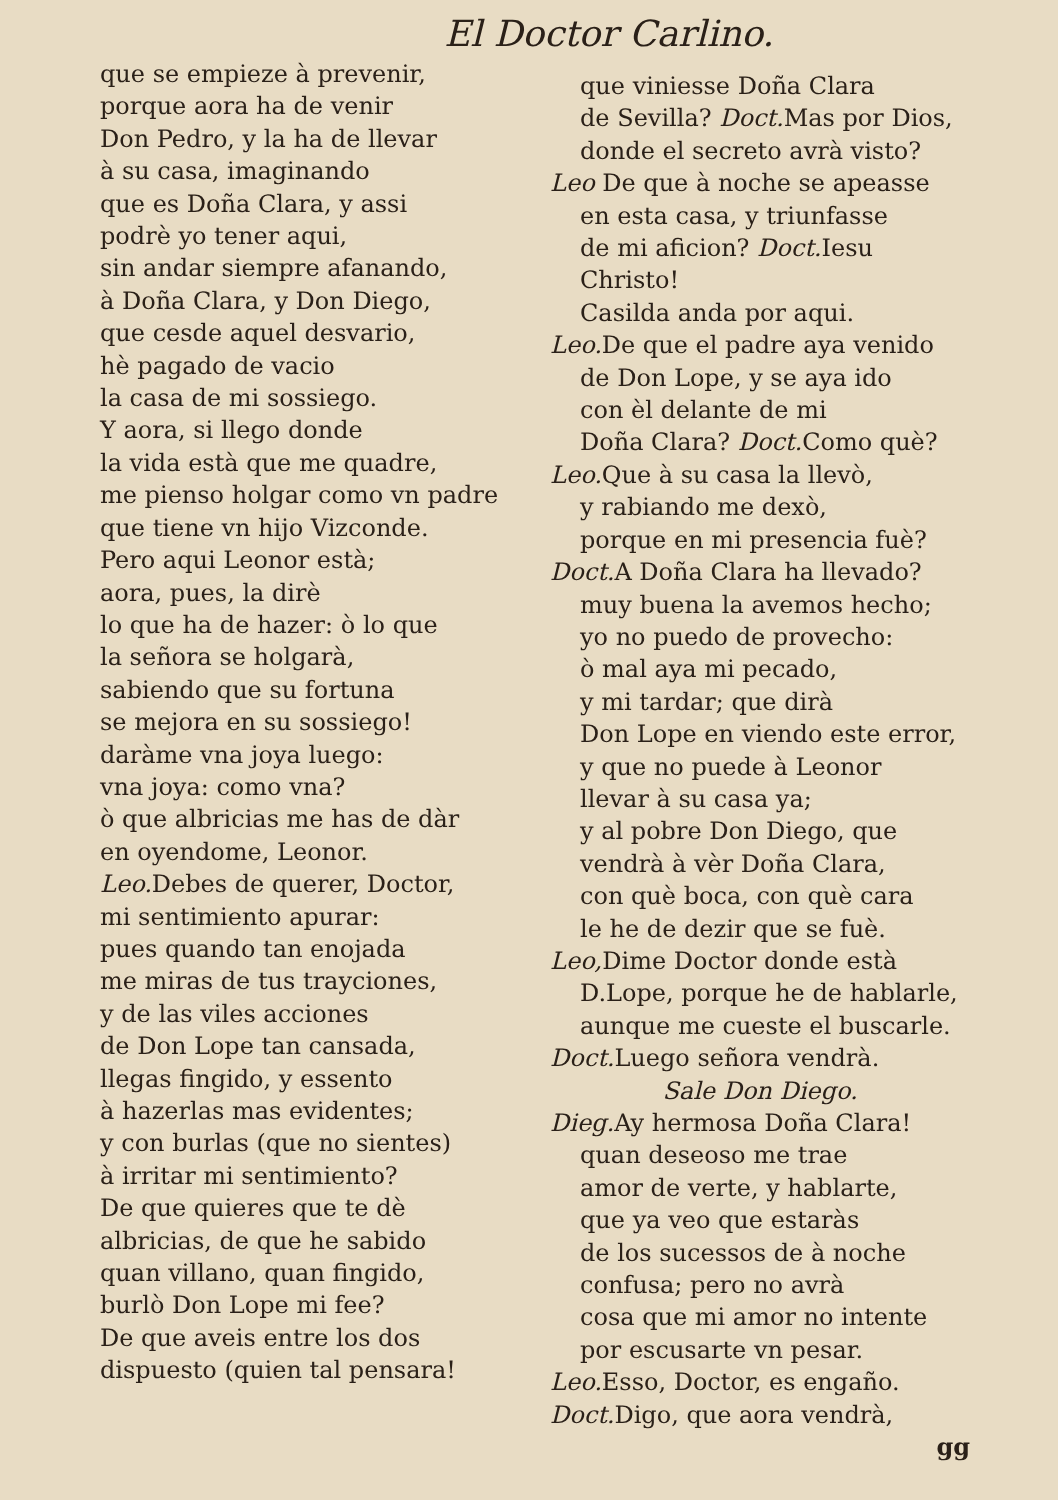El Doctor Carlino.
que se empieze à prevenir,
porque aora ha de venir
Don Pedro, y la ha de llevar
à su casa, imaginando
que es Doña Clara, y assi
podrè yo tener aqui,
sin andar siempre afanando,
à Doña Clara, y Don Diego,
que cesde aquel desvario,
hè pagado de vacio
la casa de mi sossiego.
Y aora, si llego donde
la vida està que me quadre,
me pienso holgar como vn padre
que tiene vn hijo Vizconde.
Pero aqui Leonor està;
aora, pues, la dirè
lo que ha de hazer: ò lo que
la señora se holgarà,
sabiendo que su fortuna
se mejora en su sossiego!
daràme vna joya luego:
vna joya: como vna?
ò que albricias me has de dàr
en oyendome, Leonor.
Leo. Debes de querer, Doctor,
mi sentimiento apurar:
pues quando tan enojada
me miras de tus trayciones,
y de las viles acciones
de Don Lope tan cansada,
llegas fingido, y essento
à hazerlas mas evidentes;
y con burlas (que no sientes)
à irritar mi sentimiento?
De que quieres que te dè
albricias, de que he sabido
quan villano, quan fingido,
burlò Don Lope mi fee?
De que aveis entre los dos
dispuesto (quien tal pensara!
que viniesse Doña Clara
de Sevilla? Doct. Mas por Dios,
donde el secreto avrà visto?
Leo De que à noche se apeasse
en esta casa, y triunfasse
de mi aficion? Doct. Iesu Christo!
Casilda anda por aqui.
Leo. De que el padre aya venido
de Don Lope, y se aya ido
con èl delante de mi
Doña Clara? Doct. Como què?
Leo. Que à su casa la llevò,
y rabiando me dexò,
porque en mi presencia fuè?
Doct. A Doña Clara ha llevado?
muy buena la avemos hecho;
yo no puedo de provecho:
ò mal aya mi pecado,
y mi tardar; que dirà
Don Lope en viendo este error,
y que no puede à Leonor
llevar à su casa ya;
y al pobre Don Diego, que
vendrà à vèr Doña Clara,
con què boca, con què cara
le he de dezir que se fuè.
Leo, Dime Doctor donde està
D.Lope, porque he de hablarle,
aunque me cueste el buscarle.
Doct. Luego señora vendrà.
Sale Don Diego.
Dieg. Ay hermosa Doña Clara!
quan deseoso me trae
amor de verte, y hablarte,
que ya veo que estaràs
de los sucessos de à noche
confusa; pero no avrà
cosa que mi amor no intente
por escusarte vn pesar.
Leo. Esso, Doctor, es engaño.
Doct. Digo, que aora vendrà,
gg